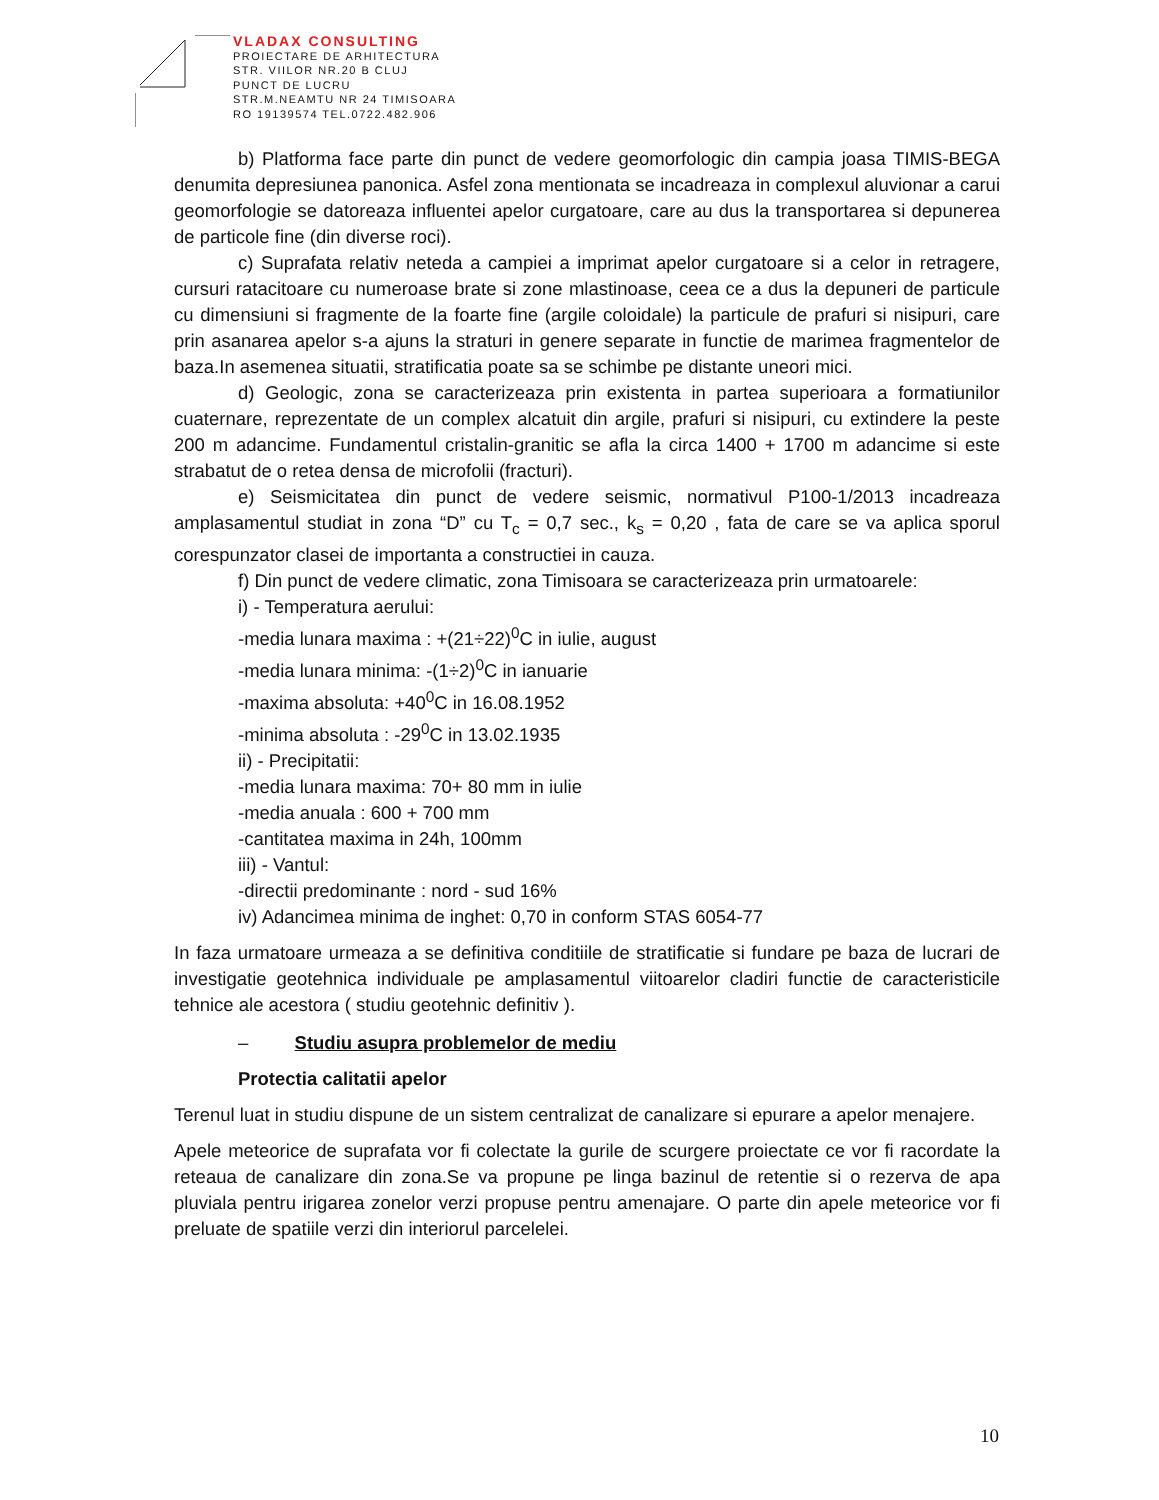VLADAX CONSULTING
PROIECTARE DE ARHITECTURA
STR. VIILOR NR.20 B CLUJ
PUNCT DE LUCRU
STR.M.NEAMTU NR 24 TIMISOARA
RO 19139574 TEL.0722.482.906
b) Platforma face parte din punct de vedere geomorfologic din campia joasa TIMIS-BEGA denumita depresiunea panonica. Asfel zona mentionata se incadreaza in complexul aluvionar a carui geomorfologie se datoreaza influentei apelor curgatoare, care au dus la transportarea si depunerea de particole fine (din diverse roci).
c) Suprafata relativ neteda a campiei a imprimat apelor curgatoare si a celor in retragere, cursuri ratacitoare cu numeroase brate si zone mlastinoase, ceea ce a dus la depuneri de particule cu dimensiuni si fragmente de la foarte fine (argile coloidale) la particule de prafuri si nisipuri, care prin asanarea apelor s-a ajuns la straturi in genere separate in functie de marimea fragmentelor de baza.In asemenea situatii, stratificatia poate sa se schimbe pe distante uneori mici.
d) Geologic, zona se caracterizeaza prin existenta in partea superioara a formatiunilor cuaternare, reprezentate de un complex alcatuit din argile, prafuri si nisipuri, cu extindere la peste 200 m adancime. Fundamentul cristalin-granitic se afla la circa 1400 + 1700 m adancime si este strabatut de o retea densa de microfolii (fracturi).
e) Seismicitatea din punct de vedere seismic, normativul P100-1/2013 incadreaza amplasamentul studiat in zona “D” cu T<sub>c</sub> = 0,7 sec., k<sub>s</sub> = 0,20 , fata de care se va aplica sporul corespunzator clasei de importanta a constructiei in cauza.
f) Din punct de vedere climatic, zona Timisoara se caracterizeaza prin urmatoarele:
i) - Temperatura aerului:
-media lunara maxima : +(21÷22)<sup>0</sup>C in iulie, august
-media lunara minima: -(1÷2)<sup>0</sup>C in ianuarie
-maxima absoluta: +40<sup>0</sup>C in 16.08.1952
-minima absoluta : -29<sup>0</sup>C in 13.02.1935
ii) - Precipitatii:
-media lunara maxima: 70+ 80 mm in iulie
-media anuala : 600 + 700 mm
-cantitatea maxima in 24h, 100mm
iii) - Vantul:
-directii predominante : nord - sud 16%
iv) Adancimea minima de inghet: 0,70 in conform STAS 6054-77
In faza urmatoare urmeaza a se definitiva conditiile de stratificatie si fundare pe baza de lucrari de investigatie geotehnica individuale pe amplasamentul viitoarelor cladiri functie de caracteristicile tehnice ale acestora ( studiu geotehnic definitiv ).
– Studiu asupra problemelor de mediu
Protectia calitatii apelor
Terenul luat in studiu dispune de un sistem centralizat de canalizare si epurare a apelor menajere.
Apele meteorice de suprafata vor fi colectate la gurile de scurgere proiectate ce vor fi racordate la reteaua de canalizare din zona.Se va propune pe linga bazinul de retentie si o rezerva de apa pluviala pentru irigarea zonelor verzi propuse pentru amenajare. O parte din apele meteorice vor fi preluate de spatiile verzi din interiorul parcelelei.
10